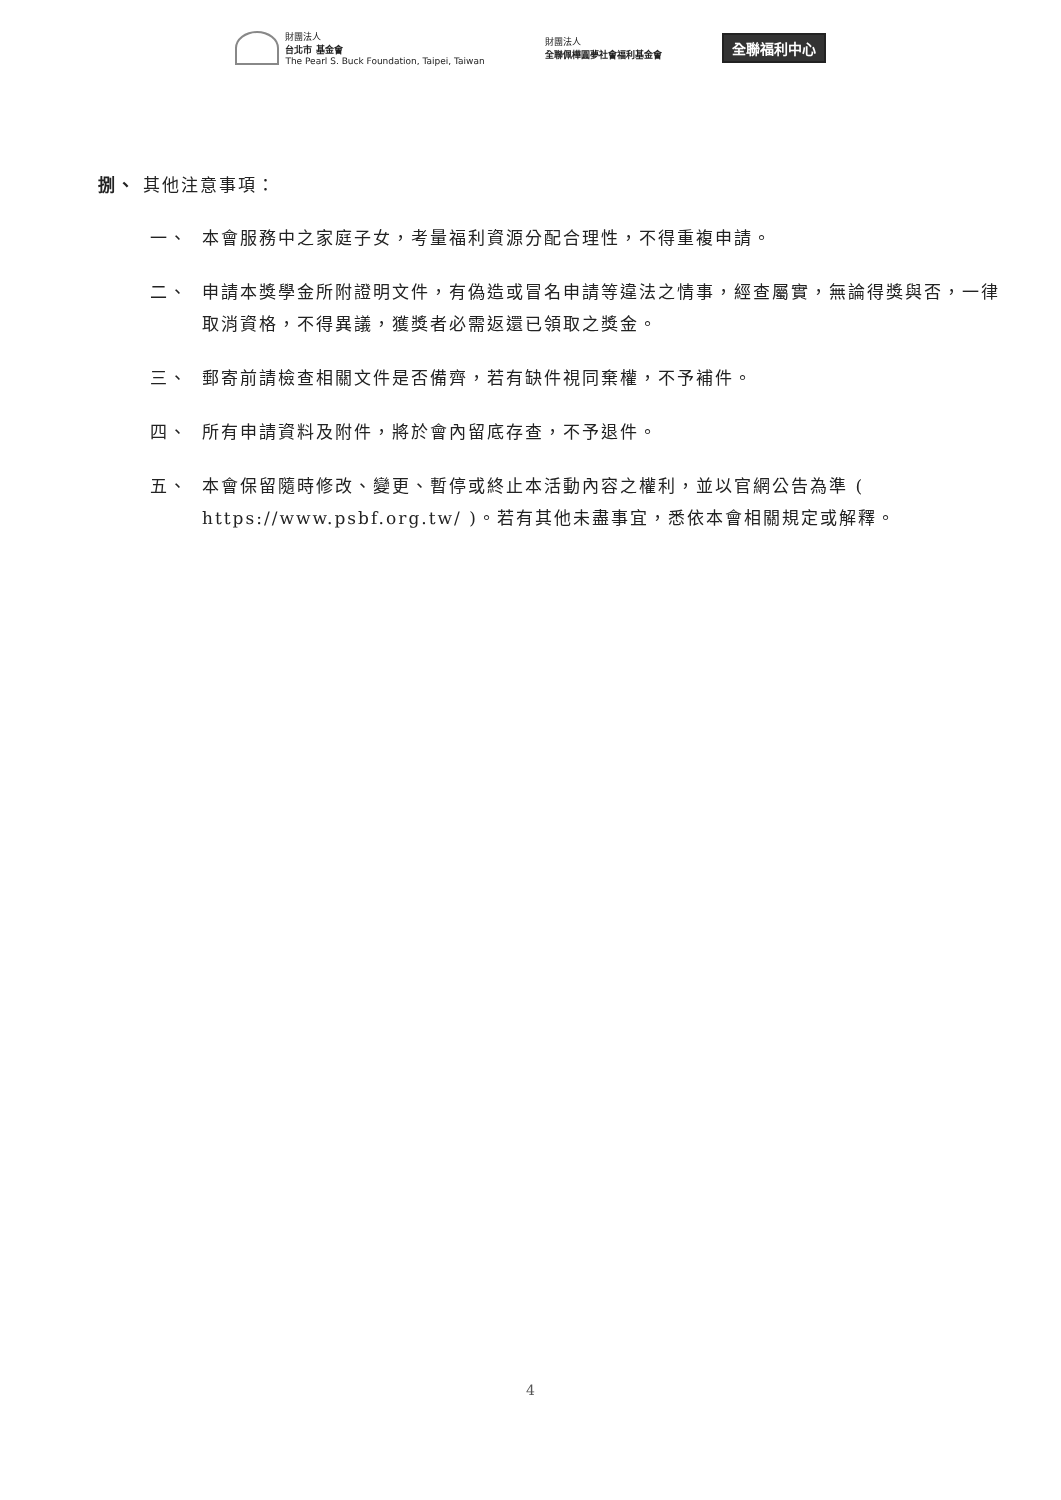財團法人
台北市 基金會
The Pearl S. Buck Foundation, Taipei, Taiwan
財團法人
全聯佩樺圓夢社會福利基金會
全聯福利中心
捌、 其他注意事項：
一、 本會服務中之家庭子女，考量福利資源分配合理性，不得重複申請。
二、 申請本獎學金所附證明文件，有偽造或冒名申請等違法之情事，經查屬實，無論得獎與否，一律取消資格，不得異議，獲獎者必需返還已領取之獎金。
三、 郵寄前請檢查相關文件是否備齊，若有缺件視同棄權，不予補件。
四、 所有申請資料及附件，將於會內留底存查，不予退件。
五、 本會保留隨時修改、變更、暫停或終止本活動內容之權利，並以官網公告為準 ( https://www.psbf.org.tw/ )。若有其他未盡事宜，悉依本會相關規定或解釋。
4